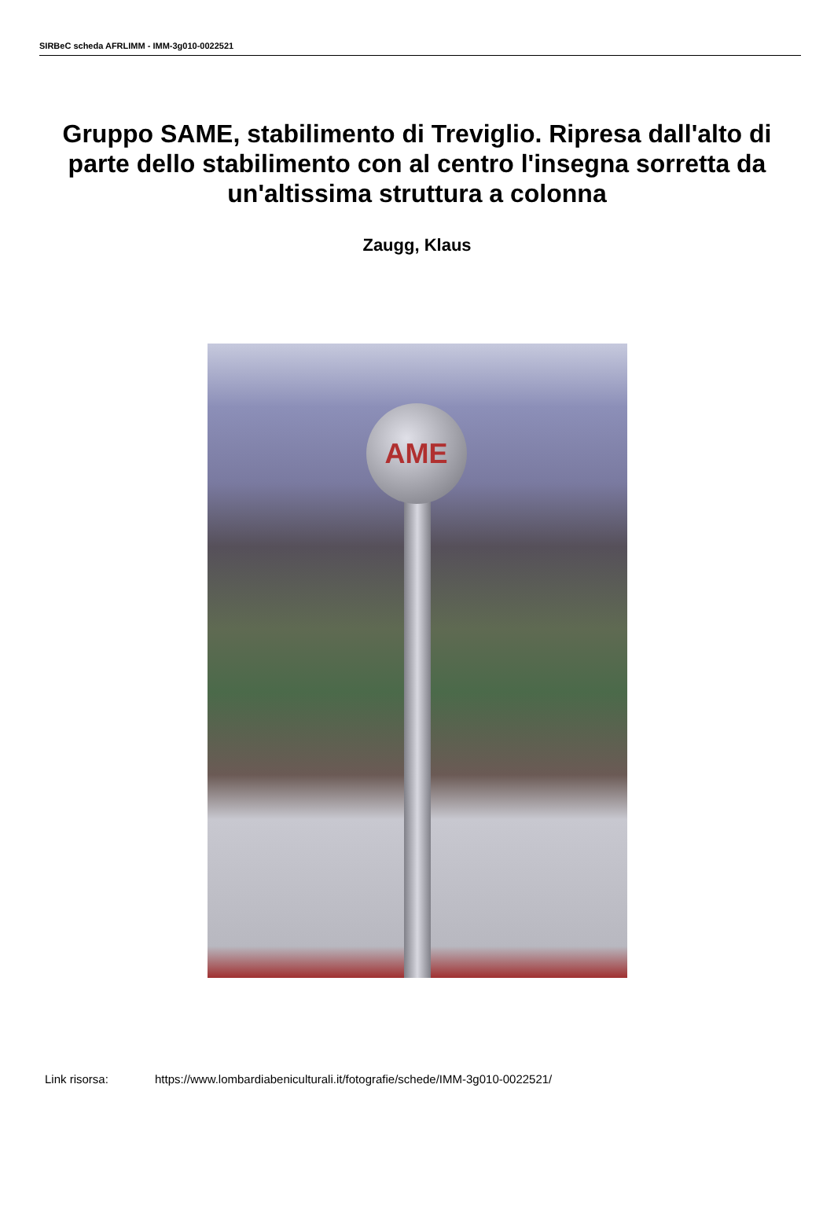SIRBeC scheda AFRLIMM - IMM-3g010-0022521
Gruppo SAME, stabilimento di Treviglio. Ripresa dall'alto di parte dello stabilimento con al centro l'insegna sorretta da un'altissima struttura a colonna
Zaugg, Klaus
AME
Link risorsa: https://www.lombardiabeniculturali.it/fotografie/schede/IMM-3g010-0022521/